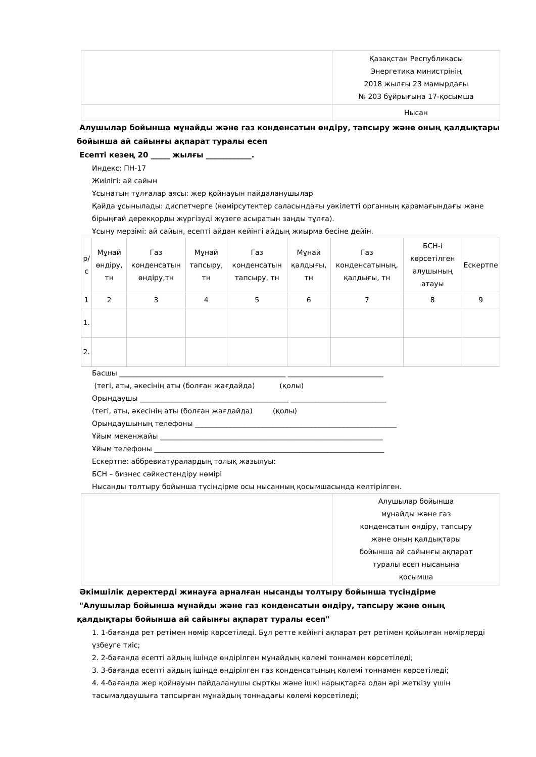| | Қазақстан Республикасы Энергетика министрінің 2018 жылғы 23 мамырдағы № 203 бұйрығына 17-қосымша |
| | Нысан |
Алушылар бойынша мұнайды және газ конденсатын өндіру, тапсыру және оның қалдықтары бойынша ай сайынғы ақпарат туралы есеп
Есепті кезең 20 _____ жылғы ____________.
Индекс: ПН-17
Жиілігі: ай сайын
Ұсынатын тұлғалар аясы: жер қойнауын пайдаланушылар
Қайда ұсынылады: диспетчерге (көмірсутектер саласындағы уәкілетті органның қарамағындағы және бірыңғай дерекқорды жүргізуді жүзеге асыратын заңды тұлға).
Ұсыну мерзімі: ай сайын, есепті айдан кейінгі айдың жиырма бесіне дейін.
| р/с | Мұнай өндіру, тн | Газ конденсатын өндіру,тн | Мұнай тапсыру, тн | Газ конденсатын тапсыру, тн | Мұнай қалдығы, тн | Газ конденсатының, қалдығы, тн | БСН-і көрсетілген алушының атауы | Ескертпе |
| --- | --- | --- | --- | --- | --- | --- | --- | --- |
| 1 | 2 | 3 | 4 | 5 | 6 | 7 | 8 | 9 |
| 1. | | | | | | | | |
| 2. | | | | | | | | |
Басшы _______________________________________________ ___________________________
(тегі, аты, әкесінің аты (болған жағдайда) (қолы)
Орындаушы __________________________________________ ___________________________
(тегі, аты, әкесінің аты (болған жағдайда) (қолы)
Орындаушының телефоны _________________________________________________________
Ұйым мекенжайы _______________________________________________________________
Ұйым телефоны _________________________________________________________________
Ескертпе: аббревиатуралардың толық жазылуы:
БСН – бизнес сәйкестендіру нөмірі
Нысанды толтыру бойынша түсіндірме осы нысанның қосымшасында келтірілген.
| | Алушылар бойынша мұнайды және газ конденсатын өндіру, тапсыру және оның қалдықтары бойынша ай сайынғы ақпарат туралы есеп нысанына қосымша |
Әкімшілік деректерді жинауға арналған нысанды толтыру бойынша түсіндірме
"Алушылар бойынша мұнайды және газ конденсатын өндіру, тапсыру және оның қалдықтары бойынша ай сайынғы ақпарат туралы есеп"
1. 1-бағанда рет ретімен нөмір көрсетіледі. Бұл ретте кейінгі ақпарат рет ретімен қойылған нөмірлерді үзбеуге тиіс;
2. 2-бағанда есепті айдың ішінде өндірілген мұнайдың көлемі тоннамен көрсетіледі;
3. 3-бағанда есепті айдың ішінде өндірілген газ конденсатының көлемі тоннамен көрсетіледі;
4. 4-бағанда жер қойнауын пайдаланушы сыртқы және ішкі нарықтарға одан әрі жеткізу үшін тасымалдаушыға тапсырған мұнайдың тоннадағы көлемі көрсетіледі;